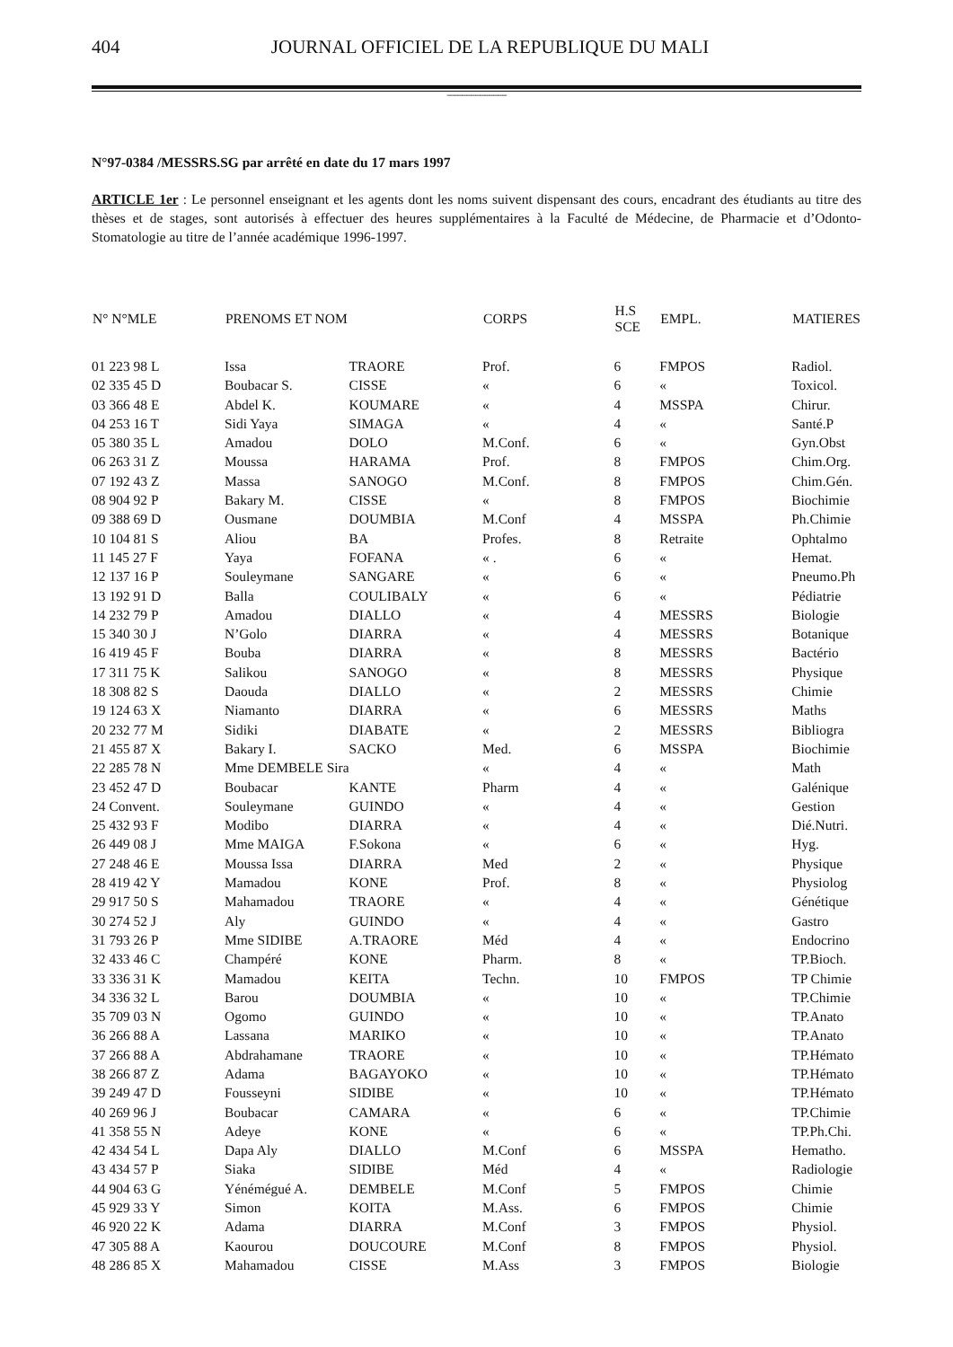404 JOURNAL OFFICIEL DE LA REPUBLIQUE DU MALI
----------------------------------------
N°97-0384 /MESSRS.SG par arrêté en date du 17 mars 1997
ARTICLE 1er : Le personnel enseignant et les agents dont les noms suivent dispensant des cours, encadrant des étudiants au titre des thèses et de stages, sont autorisés à effectuer des heures supplémentaires à la Faculté de Médecine, de Pharmacie et d’Odonto-Stomatologie au titre de l’année académique 1996-1997.
| N° N°MLE | PRENOMS ET NOM | | CORPS | H.S SCE | EMPL. | MATIERES |
| --- | --- | --- | --- | --- | --- | --- |
| 01 223 98 L | Issa | TRAORE | Prof. | 6 | FMPOS | Radiol. |
| 02 335 45 D | Boubacar S. | CISSE | « | 6 | « | Toxicol. |
| 03 366 48 E | Abdel K. | KOUMARE | « | 4 | MSSPA | Chirur. |
| 04 253 16 T | Sidi Yaya | SIMAGA | « | 4 | « | Santé.P |
| 05 380 35 L | Amadou | DOLO | M.Conf. | 6 | « | Gyn.Obst |
| 06 263 31 Z | Moussa | HARAMA | Prof. | 8 | FMPOS | Chim.Org. |
| 07 192 43 Z | Massa | SANOGO | M.Conf. | 8 | FMPOS | Chim.Gén. |
| 08 904 92 P | Bakary M. | CISSE | « | 8 | FMPOS | Biochimie |
| 09 388 69 D | Ousmane | DOUMBIA | M.Conf | 4 | MSSPA | Ph.Chimie |
| 10 104 81 S | Aliou | BA | Profes. | 8 | Retraite | Ophtalmo |
| 11 145 27 F | Yaya | FOFANA | « . | 6 | « | Hemat. |
| 12 137 16 P | Souleymane | SANGARE | « | 6 | « | Pneumo.Ph |
| 13 192 91 D | Balla | COULIBALY | « | 6 | « | Pédiatrie |
| 14 232 79 P | Amadou | DIALLO | « | 4 | MESSRS | Biologie |
| 15 340 30 J | N’Golo | DIARRA | « | 4 | MESSRS | Botanique |
| 16 419 45 F | Bouba | DIARRA | « | 8 | MESSRS | Bactério |
| 17 311 75 K | Salikou | SANOGO | « | 8 | MESSRS | Physique |
| 18 308 82 S | Daouda | DIALLO | « | 2 | MESSRS | Chimie |
| 19 124 63 X | Niamanto | DIARRA | « | 6 | MESSRS | Maths |
| 20 232 77 M | Sidiki | DIABATE | « | 2 | MESSRS | Bibliogra |
| 21 455 87 X | Bakary I. | SACKO | Med. | 6 | MSSPA | Biochimie |
| 22 285 78 N | Mme DEMBELE Sira | | « | 4 | « | Math |
| 23 452 47 D | Boubacar | KANTE | Pharm | 4 | « | Galénique |
| 24 Convent. | Souleymane | GUINDO | « | 4 | « | Gestion |
| 25 432 93 F | Modibo | DIARRA | « | 4 | « | Dié.Nutri. |
| 26 449 08 J | Mme MAIGA | F.Sokona | « | 6 | « | Hyg. |
| 27 248 46 E | Moussa Issa | DIARRA | Med | 2 | « | Physique |
| 28 419 42 Y | Mamadou | KONE | Prof. | 8 | « | Physiolog |
| 29 917 50 S | Mahamadou | TRAORE | « | 4 | « | Génétique |
| 30 274 52 J | Aly | GUINDO | « | 4 | « | Gastro |
| 31 793 26 P | Mme SIDIBE | A.TRAORE | Méd | 4 | « | Endocrino |
| 32 433 46 C | Champéré | KONE | Pharm. | 8 | « | TP.Bioch. |
| 33 336 31 K | Mamadou | KEITA | Techn. | 10 | FMPOS | TP Chimie |
| 34 336 32 L | Barou | DOUMBIA | « | 10 | « | TP.Chimie |
| 35 709 03 N | Ogomo | GUINDO | « | 10 | « | TP.Anato |
| 36 266 88 A | Lassana | MARIKO | « | 10 | « | TP.Anato |
| 37 266 88 A | Abdrahamane | TRAORE | « | 10 | « | TP.Hémato |
| 38 266 87 Z | Adama | BAGAYOKO | « | 10 | « | TP.Hémato |
| 39 249 47 D | Fousseyni | SIDIBE | « | 10 | « | TP.Hémato |
| 40 269 96 J | Boubacar | CAMARA | « | 6 | « | TP.Chimie |
| 41 358 55 N | Adeye | KONE | « | 6 | « | TP.Ph.Chi. |
| 42 434 54 L | Dapa Aly | DIALLO | M.Conf | 6 | MSSPA | Hematho. |
| 43 434 57 P | Siaka | SIDIBE | Méd | 4 | « | Radiologie |
| 44 904 63 G | Yénémégué A. | DEMBELE | M.Conf | 5 | FMPOS | Chimie |
| 45 929 33 Y | Simon | KOITA | M.Ass. | 6 | FMPOS | Chimie |
| 46 920 22 K | Adama | DIARRA | M.Conf | 3 | FMPOS | Physiol. |
| 47 305 88 A | Kaourou | DOUCOURE | M.Conf | 8 | FMPOS | Physiol. |
| 48 286 85 X | Mahamadou | CISSE | M.Ass | 3 | FMPOS | Biologie |